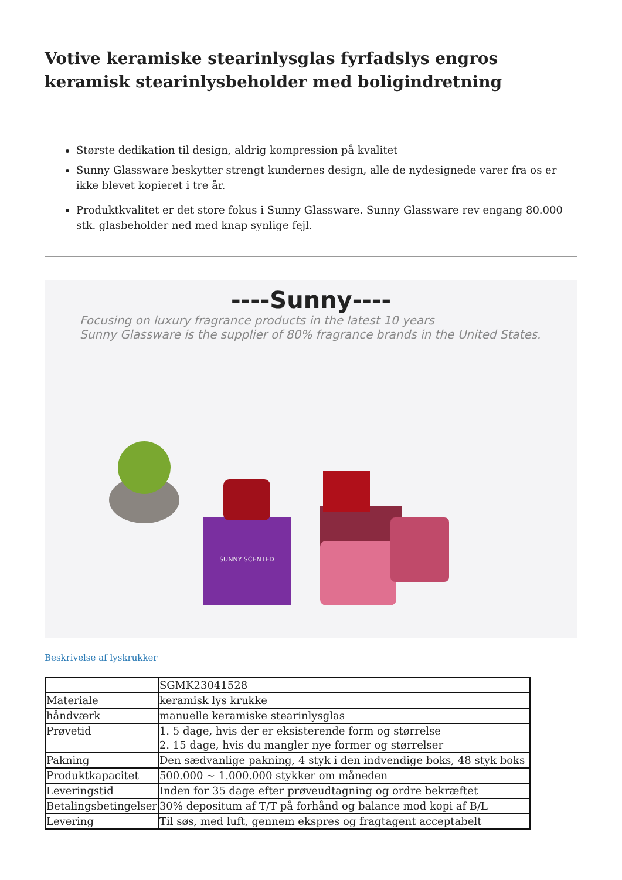Votive keramiske stearinlysglas fyrfadslys engros keramisk stearinlysbeholder med boligindretning
Største dedikation til design, aldrig kompression på kvalitet
Sunny Glassware beskytter strengt kundernes design, alle de nydesignede varer fra os er ikke blevet kopieret i tre år.
Produktkvalitet er det store fokus i Sunny Glassware. Sunny Glassware rev engang 80.000 stk. glasbeholder ned med knap synlige fejl.
----Sunny----
Focusing on luxury fragrance products in the latest 10 years
Sunny Glassware is the supplier of 80% fragrance brands in the United States.
SUNNY SCENTED
Beskrivelse af lyskrukker
| | SGMK23041528 |
| Materiale | keramisk lys krukke |
| håndværk | manuelle keramiske stearinlysglas |
| Prøvetid | 1. 5 dage, hvis der er eksisterende form og størrelse 2. 15 dage, hvis du mangler nye former og størrelser |
| Pakning | Den sædvanlige pakning, 4 styk i den indvendige boks, 48 styk boks |
| Produktkapacitet | 500.000 ~ 1.000.000 stykker om måneden |
| Leveringstid | Inden for 35 dage efter prøveudtagning og ordre bekræftet |
| Betalingsbetingelser | 30% depositum af T/T på forhånd og balance mod kopi af B/L |
| Levering | Til søs, med luft, gennem ekspres og fragtagent acceptabelt |